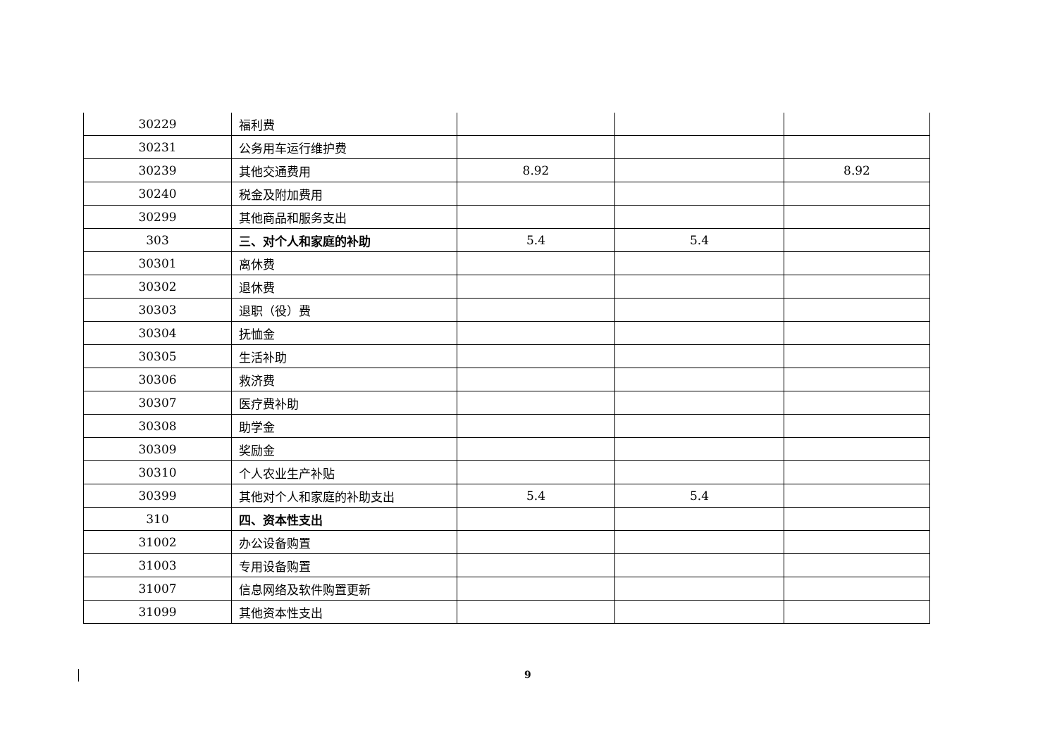| 30229 | 福利费 | | | |
| 30231 | 公务用车运行维护费 | | | |
| 30239 | 其他交通费用 | 8.92 | | 8.92 |
| 30240 | 税金及附加费用 | | | |
| 30299 | 其他商品和服务支出 | | | |
| 303 | 三、对个人和家庭的补助 | 5.4 | 5.4 | |
| 30301 | 离休费 | | | |
| 30302 | 退休费 | | | |
| 30303 | 退职（役）费 | | | |
| 30304 | 抚恤金 | | | |
| 30305 | 生活补助 | | | |
| 30306 | 救济费 | | | |
| 30307 | 医疗费补助 | | | |
| 30308 | 助学金 | | | |
| 30309 | 奖励金 | | | |
| 30310 | 个人农业生产补贴 | | | |
| 30399 | 其他对个人和家庭的补助支出 | 5.4 | 5.4 | |
| 310 | 四、资本性支出 | | | |
| 31002 | 办公设备购置 | | | |
| 31003 | 专用设备购置 | | | |
| 31007 | 信息网络及软件购置更新 | | | |
| 31099 | 其他资本性支出 | | | |
9